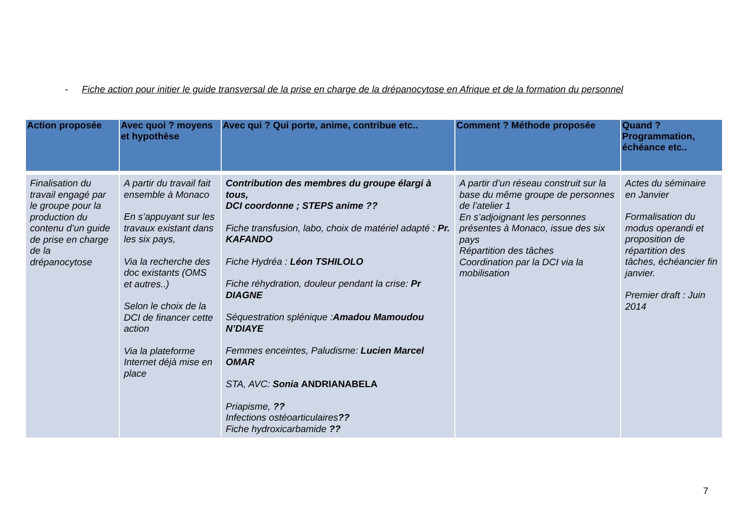- Fiche action pour initier le guide transversal de la prise en charge de la drépanocytose en Afrique et de la formation du personnel
| Action proposée | Avec quoi ? moyens et hypothèse | Avec qui ? Qui porte, anime, contribue etc.. | Comment ? Méthode proposée | Quand ? Programmation, échéance etc.. |
| --- | --- | --- | --- | --- |
| Finalisation du travail engagé par le groupe pour la production du contenu d’un guide de prise en charge de la drépanocytose | A partir du travail fait ensemble à Monaco En s’appuyant sur les travaux existant dans les six pays, Via la recherche des doc existants (OMS et autres..) Selon le choix de la DCI de financer cette action Via la plateforme Internet déjà mise en place | Contribution des membres du groupe élargi à tous, DCI coordonne ; STEPS anime ?? Fiche transfusion, labo, choix de matériel adapté : Pr. KAFANDO Fiche Hydréa : Léon TSHILOLO Fiche réhydration, douleur pendant la crise: Pr DIAGNE Séquestration splénique : Amadou Mamoudou N’DIAYE Femmes enceintes, Paludisme: Lucien Marcel OMAR STA, AVC: Sonia ANDRIANABELA Priapisme, ?? Infections ostéoarticulaires ?? Fiche hydroxicarbamide ?? | A partir d’un réseau construit sur la base du même groupe de personnes de l’atelier 1 En s’adjoignant les personnes présentes à Monaco, issue des six pays Répartition des tâches Coordination par la DCI via la mobilisation | Actes du séminaire en Janvier Formalisation du modus operandi et proposition de répartition des tâches, échéancier fin janvier. Premier draft : Juin 2014 |
7